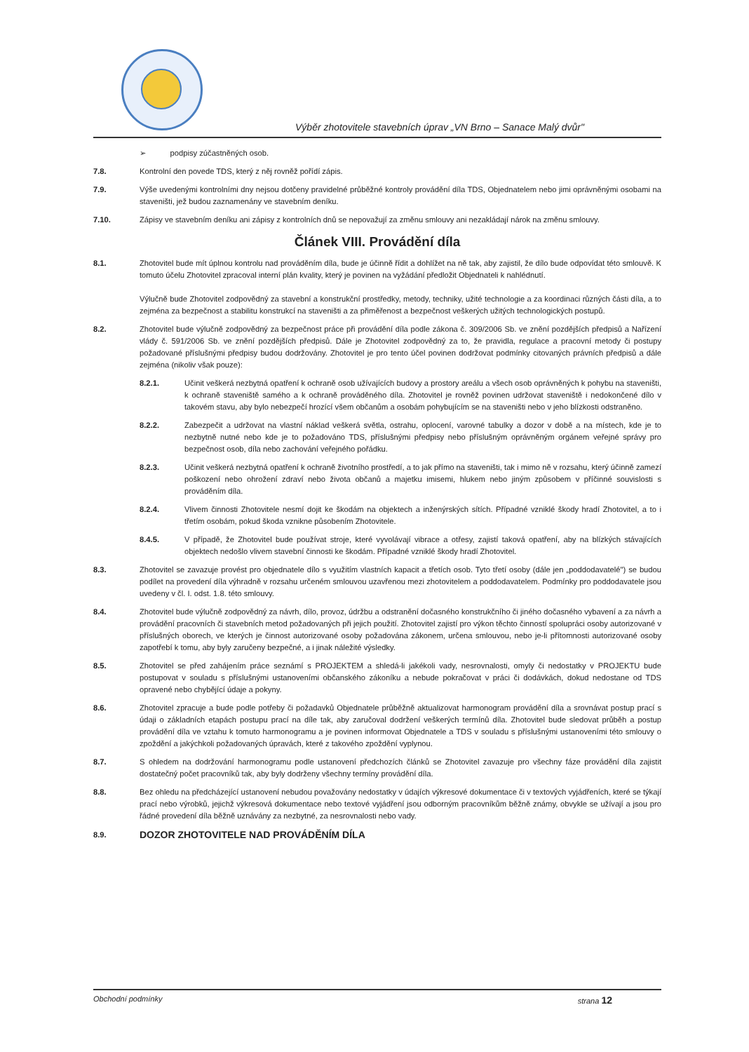Výběr zhotovitele stavebních úprav „VN Brno – Sanace Malý dvůr"
➢ podpisy zúčastněných osob.
7.8. Kontrolní den povede TDS, který z něj rovněž pořídí zápis.
7.9. Výše uvedenými kontrolními dny nejsou dotčeny pravidelné průběžné kontroly provádění díla TDS, Objednatelem nebo jimi oprávněnými osobami na staveništi, jež budou zaznamenány ve stavebním deníku.
7.10. Zápisy ve stavebním deníku ani zápisy z kontrolních dnů se nepovažují za změnu smlouvy ani nezakládají nárok na změnu smlouvy.
Článek VIII. Provádění díla
8.1. Zhotovitel bude mít úplnou kontrolu nad prováděním díla, bude je účinně řídit a dohlížet na ně tak, aby zajistil, že dílo bude odpovídat této smlouvě. K tomuto účelu Zhotovitel zpracoval interní plán kvality, který je povinen na vyžádání předložit Objednateli k nahlédnutí.
Výlučně bude Zhotovitel zodpovědný za stavební a konstrukční prostředky, metody, techniky, užité technologie a za koordinaci různých části díla, a to zejména za bezpečnost a stabilitu konstrukcí na staveništi a za přiměřenost a bezpečnost veškerých užitých technologických postupů.
8.2. Zhotovitel bude výlučně zodpovědný za bezpečnost práce při provádění díla podle zákona č. 309/2006 Sb. ve znění pozdějších předpisů a Nařízení vlády č. 591/2006 Sb. ve znění pozdějších předpisů. Dále je Zhotovitel zodpovědný za to, že pravidla, regulace a pracovní metody či postupy požadované příslušnými předpisy budou dodržovány. Zhotovitel je pro tento účel povinen dodržovat podmínky citovaných právních předpisů a dále zejména (nikoliv však pouze):
8.2.1. Učinit veškerá nezbytná opatření k ochraně osob užívajících budovy a prostory areálu a všech osob oprávněných k pohybu na staveništi, k ochraně staveniště samého a k ochraně prováděného díla. Zhotovitel je rovněž povinen udržovat staveniště i nedokončené dílo v takovém stavu, aby bylo nebezpečí hrozící všem občanům a osobám pohybujícím se na staveništi nebo v jeho blízkosti odstraněno.
8.2.2. Zabezpečit a udržovat na vlastní náklad veškerá světla, ostrahu, oplocení, varovné tabulky a dozor v době a na místech, kde je to nezbytně nutné nebo kde je to požadováno TDS, příslušnými předpisy nebo příslušným oprávněným orgánem veřejné správy pro bezpečnost osob, díla nebo zachování veřejného pořádku.
8.2.3. Učinit veškerá nezbytná opatření k ochraně životního prostředí, a to jak přímo na staveništi, tak i mimo ně v rozsahu, který účinně zamezí poškození nebo ohrožení zdraví nebo života občanů a majetku imisemi, hlukem nebo jiným způsobem v příčinné souvislosti s prováděním díla.
8.2.4. Vlivem činnosti Zhotovitele nesmí dojit ke škodám na objektech a inženýrských sítích. Případné vzniklé škody hradí Zhotovitel, a to i třetím osobám, pokud škoda vznikne působením Zhotovitele.
8.4.5. V případě, že Zhotovitel bude používat stroje, které vyvolávají vibrace a otřesy, zajistí taková opatření, aby na blízkých stávajících objektech nedošlo vlivem stavební činnosti ke škodám. Případné vzniklé škody hradí Zhotovitel.
8.3. Zhotovitel se zavazuje provést pro objednatele dílo s využitím vlastních kapacit a třetích osob. Tyto třetí osoby (dále jen „poddodavatelé") se budou podílet na provedení díla výhradně v rozsahu určeném smlouvou uzavřenou mezi zhotovitelem a poddodavatelem. Podmínky pro poddodavatele jsou uvedeny v čl. I. odst. 1.8. této smlouvy.
8.4. Zhotovitel bude výlučně zodpovědný za návrh, dílo, provoz, údržbu a odstranění dočasného konstrukčního či jiného dočasného vybavení a za návrh a provádění pracovních či stavebních metod požadovaných při jejich použití. Zhotovitel zajistí pro výkon těchto činností spolupráci osoby autorizované v příslušných oborech, ve kterých je činnost autorizované osoby požadována zákonem, určena smlouvou, nebo je-li přítomnosti autorizované osoby zapotřebí k tomu, aby byly zaručeny bezpečné, a i jinak náležité výsledky.
8.5. Zhotovitel se před zahájením práce seznámí s PROJEKTEM a shledá-li jakékoli vady, nesrovnalosti, omyly či nedostatky v PROJEKTU bude postupovat v souladu s příslušnými ustanoveními občanského zákoníku a nebude pokračovat v práci či dodávkách, dokud nedostane od TDS opravené nebo chybějící údaje a pokyny.
8.6. Zhotovitel zpracuje a bude podle potřeby či požadavků Objednatele průběžně aktualizovat harmonogram provádění díla a srovnávat postup prací s údaji o základních etapách postupu prací na díle tak, aby zaručoval dodržení veškerých termínů díla. Zhotovitel bude sledovat průběh a postup provádění díla ve vztahu k tomuto harmonogramu a je povinen informovat Objednatele a TDS v souladu s příslušnými ustanoveními této smlouvy o zpoždění a jakýchkoli požadovaných úpravách, které z takového zpoždění vyplynou.
8.7. S ohledem na dodržování harmonogramu podle ustanovení předchozích článků se Zhotovitel zavazuje pro všechny fáze provádění díla zajistit dostatečný počet pracovníků tak, aby byly dodrženy všechny termíny provádění díla.
8.8. Bez ohledu na předcházející ustanovení nebudou považovány nedostatky v údajích výkresové dokumentace či v textových vyjádřeních, které se týkají prací nebo výrobků, jejichž výkresová dokumentace nebo textové vyjádření jsou odborným pracovníkům běžně známy, obvykle se užívají a jsou pro řádné provedení díla běžně uznávány za nezbytné, za nesrovnalosti nebo vady.
8.9. DOZOR ZHOTOVITELE NAD PROVÁDĚNÍM DÍLA
Obchodní podmínky strana 12